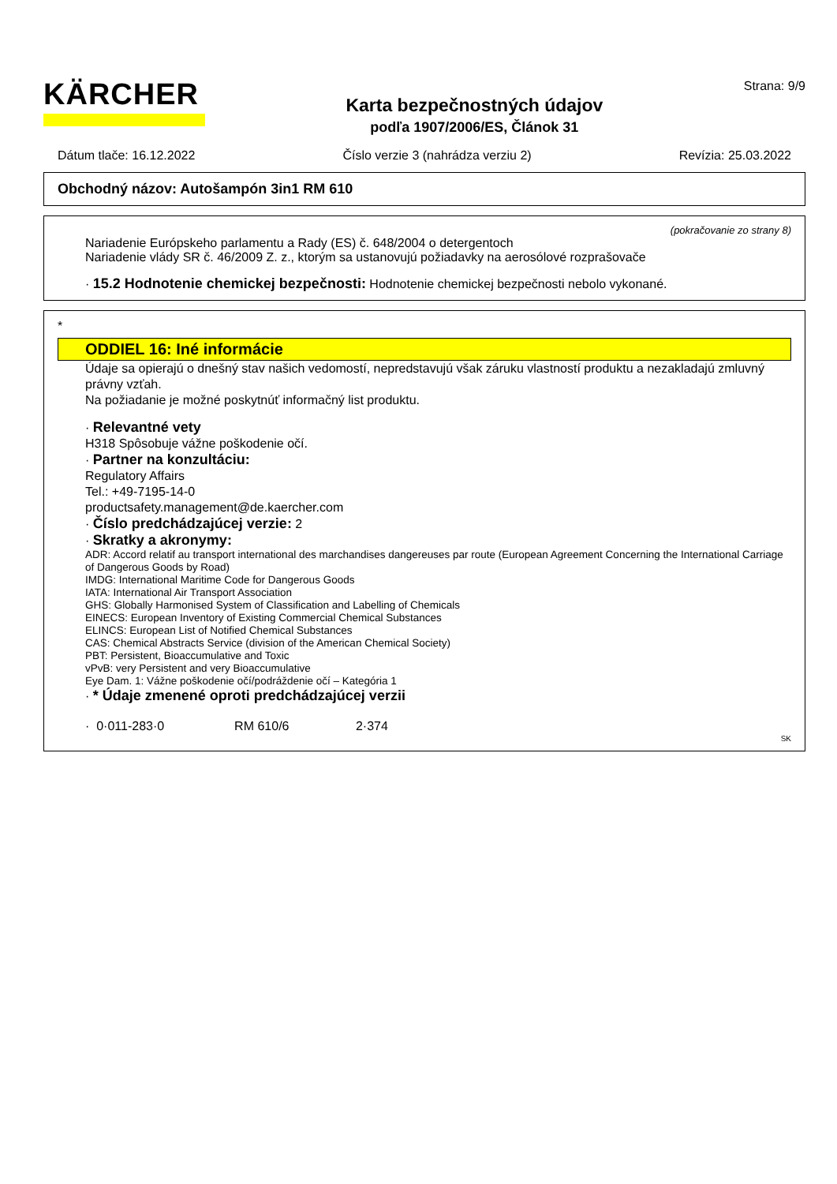KÄRCHER
Karta bezpečnostných údajov
podľa 1907/2006/ES, Článok 31
Strana: 9/9
Dátum tlače: 16.12.2022 Číslo verzie 3 (nahrádza verziu 2) Revízia: 25.03.2022
Obchodný názov: Autošampón 3in1 RM 610
(pokračovanie zo strany 8)
Nariadenie Európskeho parlamentu a Rady (ES) č. 648/2004 o detergentoch
Nariadenie vlády SR č. 46/2009 Z. z., ktorým sa ustanovujú požiadavky na aerosólové rozprašovače
· 15.2 Hodnotenie chemickej bezpečnosti: Hodnotenie chemickej bezpečnosti nebolo vykonané.
*
ODDIEL 16: Iné informácie
Údaje sa opierajú o dnešný stav našich vedomostí, nepredstavujú však záruku vlastností produktu a nezakladajú zmluvný právny vzťah.
Na požiadanie je možné poskytnúť informačný list produktu.
· Relevantné vety
H318 Spôsobuje vážne poškodenie očí.
· Partner na konzultáciu:
Regulatory Affairs
Tel.: +49-7195-14-0
productsafety.management@de.kaercher.com
· Číslo predchádzajúcej verzie: 2
· Skratky a akronymy:
ADR: Accord relatif au transport international des marchandises dangereuses par route (European Agreement Concerning the International Carriage of Dangerous Goods by Road)
IMDG: International Maritime Code for Dangerous Goods
IATA: International Air Transport Association
GHS: Globally Harmonised System of Classification and Labelling of Chemicals
EINECS: European Inventory of Existing Commercial Chemical Substances
ELINCS: European List of Notified Chemical Substances
CAS: Chemical Abstracts Service (division of the American Chemical Society)
PBT: Persistent, Bioaccumulative and Toxic
vPvB: very Persistent and very Bioaccumulative
Eye Dam. 1: Vážne poškodenie očí/podráždenie očí – Kategória 1
· * Údaje zmenené oproti predchádzajúcej verzii
· 0·011-283·0 RM 610/6 2·374
SK